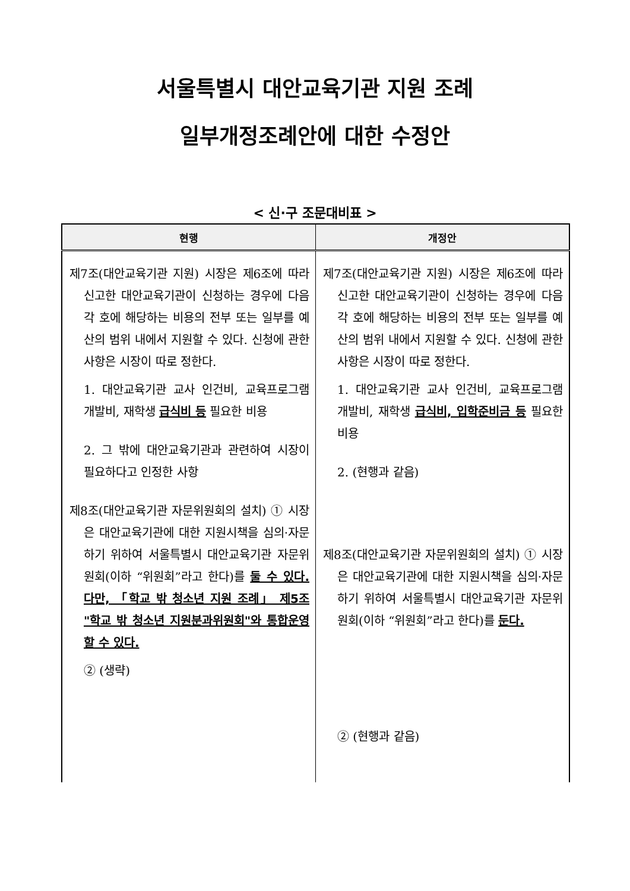서울특별시 대안교육기관 지원 조례
일부개정조례안에 대한 수정안
< 신·구 조문대비표 >
| 현행 | 개정안 |
| --- | --- |
| 제7조(대안교육기관 지원) 시장은 제6조에 따라 신고한 대안교육기관이 신청하는 경우에 다음 각 호에 해당하는 비용의 전부 또는 일부를 예산의 범위 내에서 지원할 수 있다. 신청에 관한 사항은 시장이 따로 정한다. 1. 대안교육기관 교사 인건비, 교육프로그램 개발비, 재학생 급식비 등 필요한 비용 2. 그 밖에 대안교육기관과 관련하여 시장이 필요하다고 인정한 사항 제8조(대안교육기관 자문위원회의 설치) ① 시장은 대안교육기관에 대한 지원시책을 심의·자문하기 위하여 서울특별시 대안교육기관 자문위원회(이하 “위원회”라고 한다)를 둘 수 있다. 다만, 「학교 밖 청소년 지원 조례」 제5조 "학교 밖 청소년 지원분과위원회"와 통합운영 할 수 있다. ② (생략) | 제7조(대안교육기관 지원) 시장은 제6조에 따라 신고한 대안교육기관이 신청하는 경우에 다음 각 호에 해당하는 비용의 전부 또는 일부를 예산의 범위 내에서 지원할 수 있다. 신청에 관한 사항은 시장이 따로 정한다. 1. 대안교육기관 교사 인건비, 교육프로그램 개발비, 재학생 급식비, 입학준비금 등 필요한 비용 2. (현행과 같음) 제8조(대안교육기관 자문위원회의 설치) ① 시장은 대안교육기관에 대한 지원시책을 심의·자문하기 위하여 서울특별시 대안교육기관 자문위원회(이하 “위원회”라고 한다)를 둔다. ② (현행과 같음) |